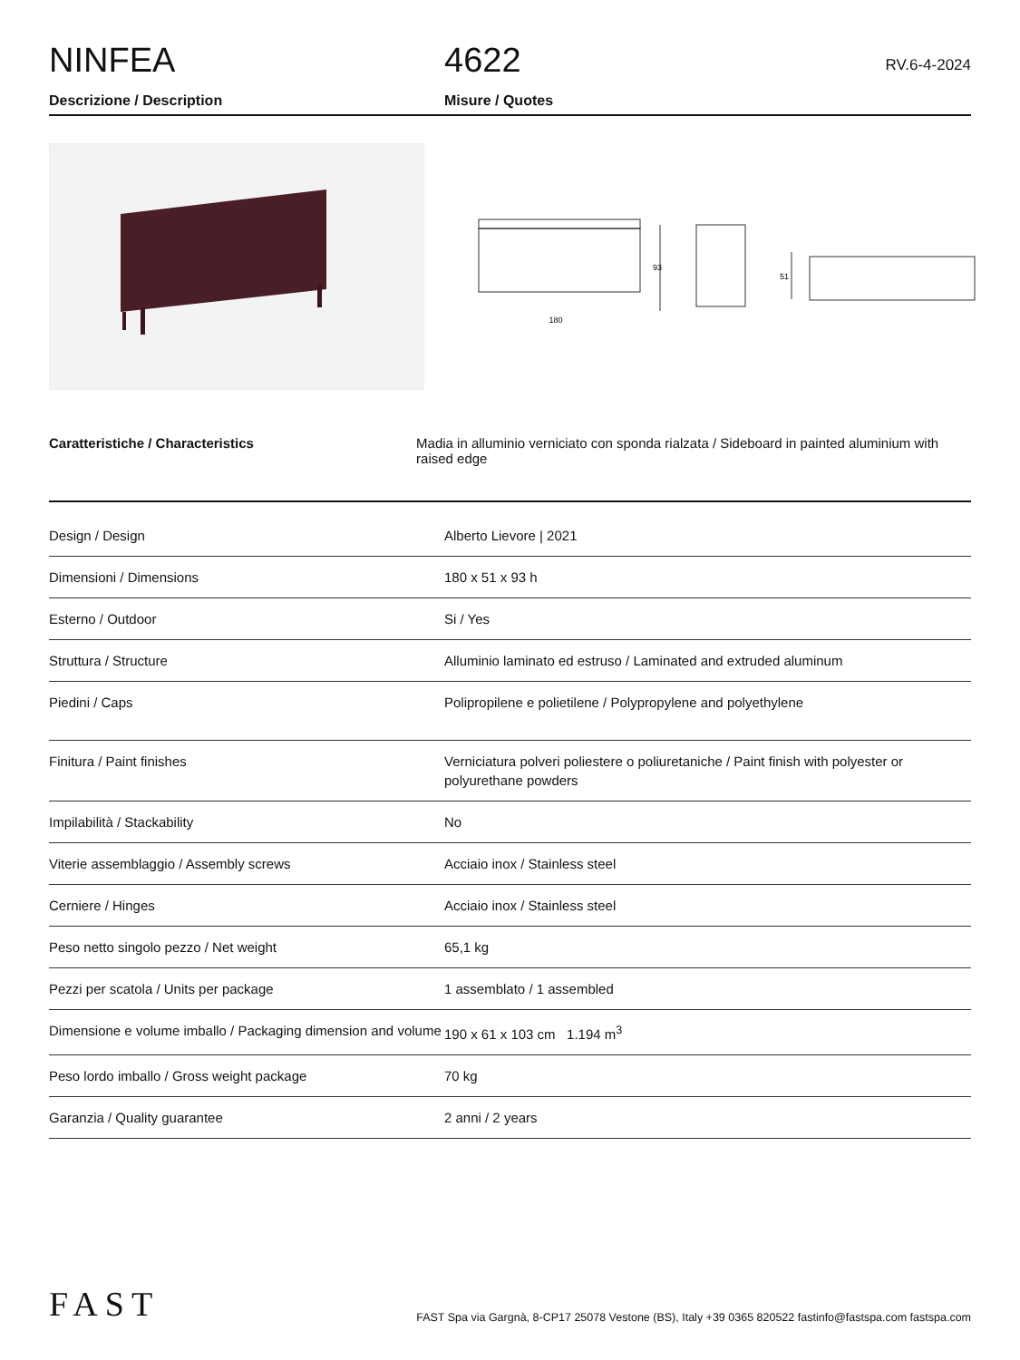NINFEA
4622
RV.6-4-2024
Descrizione / Description Misure / Quotes
180
93
51
Caratteristiche / Characteristics Madia in alluminio verniciato con sponda rialzata / Sideboard in painted aluminium with raised edge
| Design / Design | Alberto Lievore / 2021 |
| Dimensioni / Dimensions | 180 x 51 x 93 h |
| Esterno / Outdoor | Si / Yes |
| Struttura / Structure | Alluminio laminato ed estruso / Laminated and extruded aluminum |
| Piedini / Caps | Polipropilene e polietilene / Polypropylene and polyethylene |
| Finitura / Paint finishes | Verniciatura polveri poliestere o poliuretaniche / Paint finish with polyester or polyurethane powders |
| Impilabilità / Stackability | No |
| Viterie assemblaggio / Assembly screws | Acciaio inox / Stainless steel |
| Cerniere / Hinges | Acciaio inox / Stainless steel |
| Peso netto singolo pezzo / Net weight | 65,1 kg |
| Pezzi per scatola / Units per package | 1 assemblato / 1 assembled |
| Dimensione e volume imballo / Packaging dimension and volume | 190 x 61 x 103 cm 1.194 m<sup>3</sup> |
| Peso lordo imballo / Gross weight package | 70 kg |
| Garanzia / Quality guarantee | 2 anni / 2 years |
FAST
FAST Spa via Gargnà, 8-CP17 25078 Vestone (BS), Italy +39 0365 820522 fastinfo@fastspa.com fastspa.com